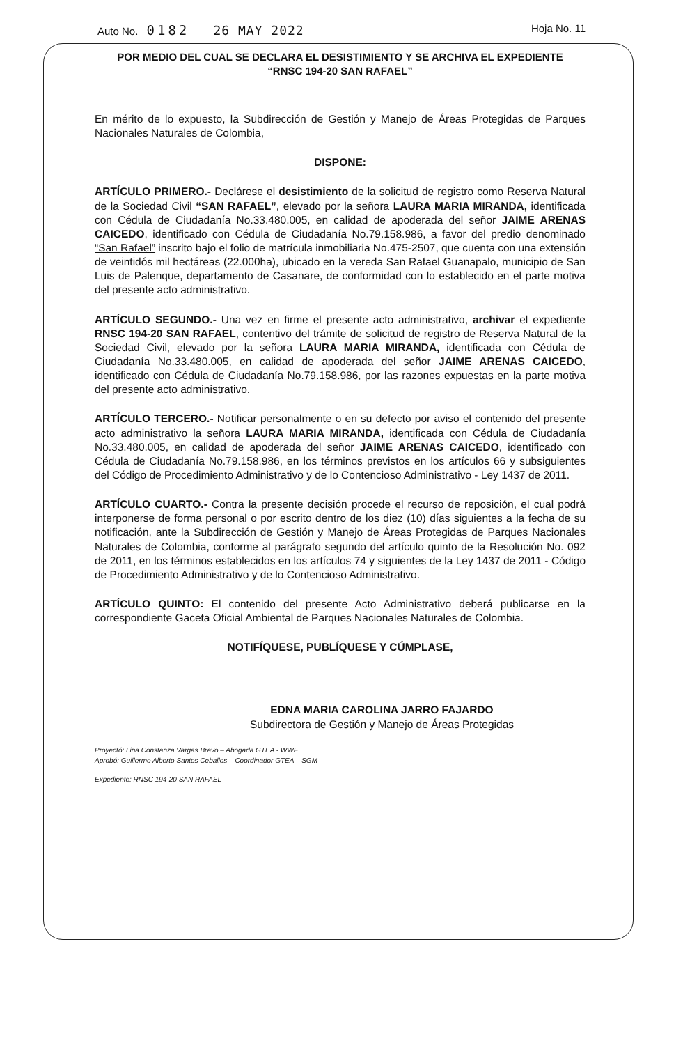Auto No. 0182 26 MAY 2022
Hoja No. 11
POR MEDIO DEL CUAL SE DECLARA EL DESISTIMIENTO Y SE ARCHIVA EL EXPEDIENTE
“RNSC 194-20 SAN RAFAEL”
En mérito de lo expuesto, la Subdirección de Gestión y Manejo de Áreas Protegidas de Parques Nacionales Naturales de Colombia,
DISPONE:
ARTÍCULO PRIMERO.- Declárese el desistimiento de la solicitud de registro como Reserva Natural de la Sociedad Civil “SAN RAFAEL”, elevado por la señora LAURA MARIA MIRANDA, identificada con Cédula de Ciudadanía No.33.480.005, en calidad de apoderada del señor JAIME ARENAS CAICEDO, identificado con Cédula de Ciudadanía No.79.158.986, a favor del predio denominado “San Rafael” inscrito bajo el folio de matrícula inmobiliaria No.475-2507, que cuenta con una extensión de veintidós mil hectáreas (22.000ha), ubicado en la vereda San Rafael Guanapalo, municipio de San Luis de Palenque, departamento de Casanare, de conformidad con lo establecido en el parte motiva del presente acto administrativo.
ARTÍCULO SEGUNDO.- Una vez en firme el presente acto administrativo, archivar el expediente RNSC 194-20 SAN RAFAEL, contentivo del trámite de solicitud de registro de Reserva Natural de la Sociedad Civil, elevado por la señora LAURA MARIA MIRANDA, identificada con Cédula de Ciudadanía No.33.480.005, en calidad de apoderada del señor JAIME ARENAS CAICEDO, identificado con Cédula de Ciudadanía No.79.158.986, por las razones expuestas en la parte motiva del presente acto administrativo.
ARTÍCULO TERCERO.- Notificar personalmente o en su defecto por aviso el contenido del presente acto administrativo la señora LAURA MARIA MIRANDA, identificada con Cédula de Ciudadanía No.33.480.005, en calidad de apoderada del señor JAIME ARENAS CAICEDO, identificado con Cédula de Ciudadanía No.79.158.986, en los términos previstos en los artículos 66 y subsiguientes del Código de Procedimiento Administrativo y de lo Contencioso Administrativo - Ley 1437 de 2011.
ARTÍCULO CUARTO.- Contra la presente decisión procede el recurso de reposición, el cual podrá interponerse de forma personal o por escrito dentro de los diez (10) días siguientes a la fecha de su notificación, ante la Subdirección de Gestión y Manejo de Áreas Protegidas de Parques Nacionales Naturales de Colombia, conforme al parágrafo segundo del artículo quinto de la Resolución No. 092 de 2011, en los términos establecidos en los artículos 74 y siguientes de la Ley 1437 de 2011 - Código de Procedimiento Administrativo y de lo Contencioso Administrativo.
ARTÍCULO QUINTO: El contenido del presente Acto Administrativo deberá publicarse en la correspondiente Gaceta Oficial Ambiental de Parques Nacionales Naturales de Colombia.
NOTIFÍQUESE, PUBLÍQUESE Y CÚMPLASE,
EDNA MARIA CAROLINA JARRO FAJARDO
Subdirectora de Gestión y Manejo de Áreas Protegidas
Proyectó: Lina Constanza Vargas Bravo – Abogada GTEA - WWF
Aprobó: Guillermo Alberto Santos Ceballos – Coordinador GTEA – SGM
Expediente: RNSC 194-20 SAN RAFAEL